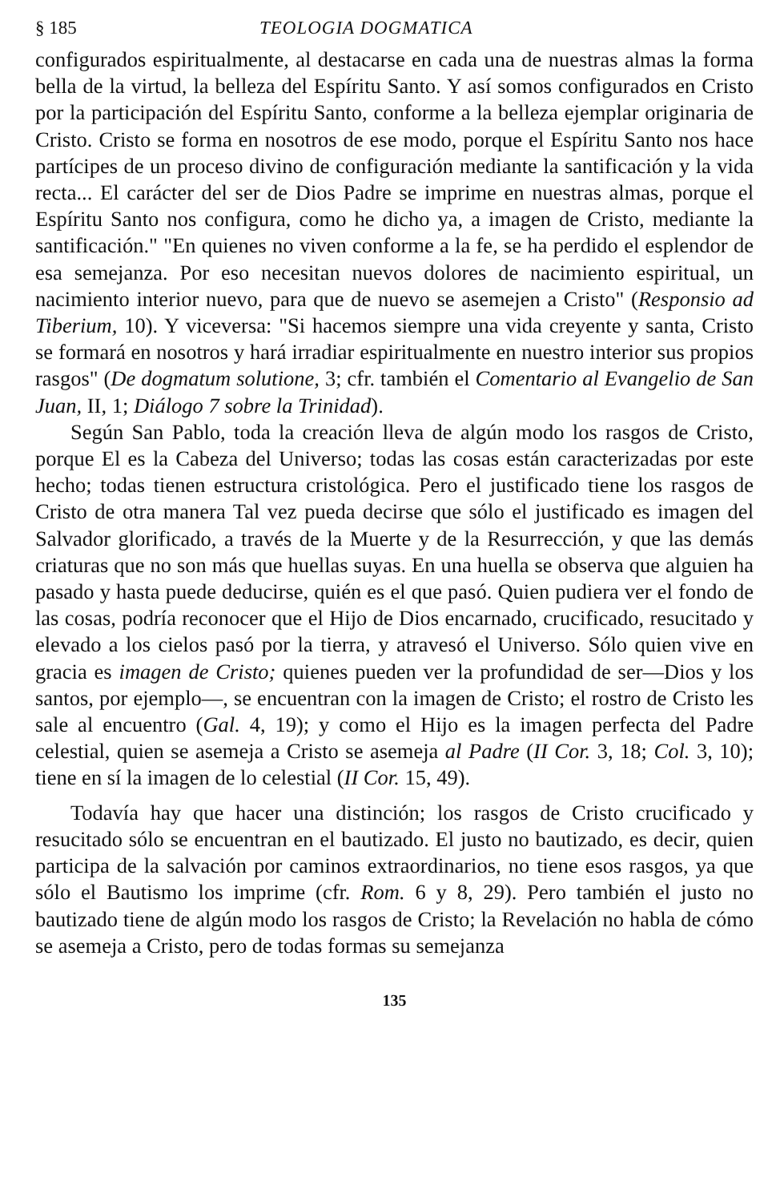§ 185 TEOLOGIA DOGMATICA
configurados espiritualmente, al destacarse en cada una de nuestras almas la forma bella de la virtud, la belleza del Espíritu Santo. Y así somos configurados en Cristo por la participación del Espíritu Santo, conforme a la belleza ejemplar originaria de Cristo. Cristo se forma en nosotros de ese modo, porque el Espíritu Santo nos hace partícipes de un proceso divino de configuración mediante la santificación y la vida recta... El carácter del ser de Dios Padre se imprime en nuestras almas, porque el Espíritu Santo nos configura, como he dicho ya, a imagen de Cristo, mediante la santificación." "En quienes no viven conforme a la fe, se ha perdido el esplendor de esa semejanza. Por eso necesitan nuevos dolores de nacimiento espiritual, un nacimiento interior nuevo, para que de nuevo se asemejen a Cristo" (Responsio ad Tiberium, 10). Y viceversa: "Si hacemos siempre una vida creyente y santa, Cristo se formará en nosotros y hará irradiar espiritualmente en nuestro interior sus propios rasgos" (De dogmatum solutione, 3; cfr. también el Comentario al Evangelio de San Juan, II, 1; Diálogo 7 sobre la Trinidad).
Según San Pablo, toda la creación lleva de algún modo los rasgos de Cristo, porque El es la Cabeza del Universo; todas las cosas están caracterizadas por este hecho; todas tienen estructura cristológica. Pero el justificado tiene los rasgos de Cristo de otra manera Tal vez pueda decirse que sólo el justificado es imagen del Salvador glorificado, a través de la Muerte y de la Resurrección, y que las demás criaturas que no son más que huellas suyas. En una huella se observa que alguien ha pasado y hasta puede deducirse, quién es el que pasó. Quien pudiera ver el fondo de las cosas, podría reconocer que el Hijo de Dios encarnado, crucificado, resucitado y elevado a los cielos pasó por la tierra, y atravesó el Universo. Sólo quien vive en gracia es imagen de Cristo; quienes pueden ver la profundidad de ser—Dios y los santos, por ejemplo—, se encuentran con la imagen de Cristo; el rostro de Cristo les sale al encuentro (Gal. 4, 19); y como el Hijo es la imagen perfecta del Padre celestial, quien se asemeja a Cristo se asemeja al Padre (II Cor. 3, 18; Col. 3, 10); tiene en sí la imagen de lo celestial (II Cor. 15, 49).
Todavía hay que hacer una distinción; los rasgos de Cristo crucificado y resucitado sólo se encuentran en el bautizado. El justo no bautizado, es decir, quien participa de la salvación por caminos extraordinarios, no tiene esos rasgos, ya que sólo el Bautismo los imprime (cfr. Rom. 6 y 8, 29). Pero también el justo no bautizado tiene de algún modo los rasgos de Cristo; la Revelación no habla de cómo se asemeja a Cristo, pero de todas formas su semejanza
135